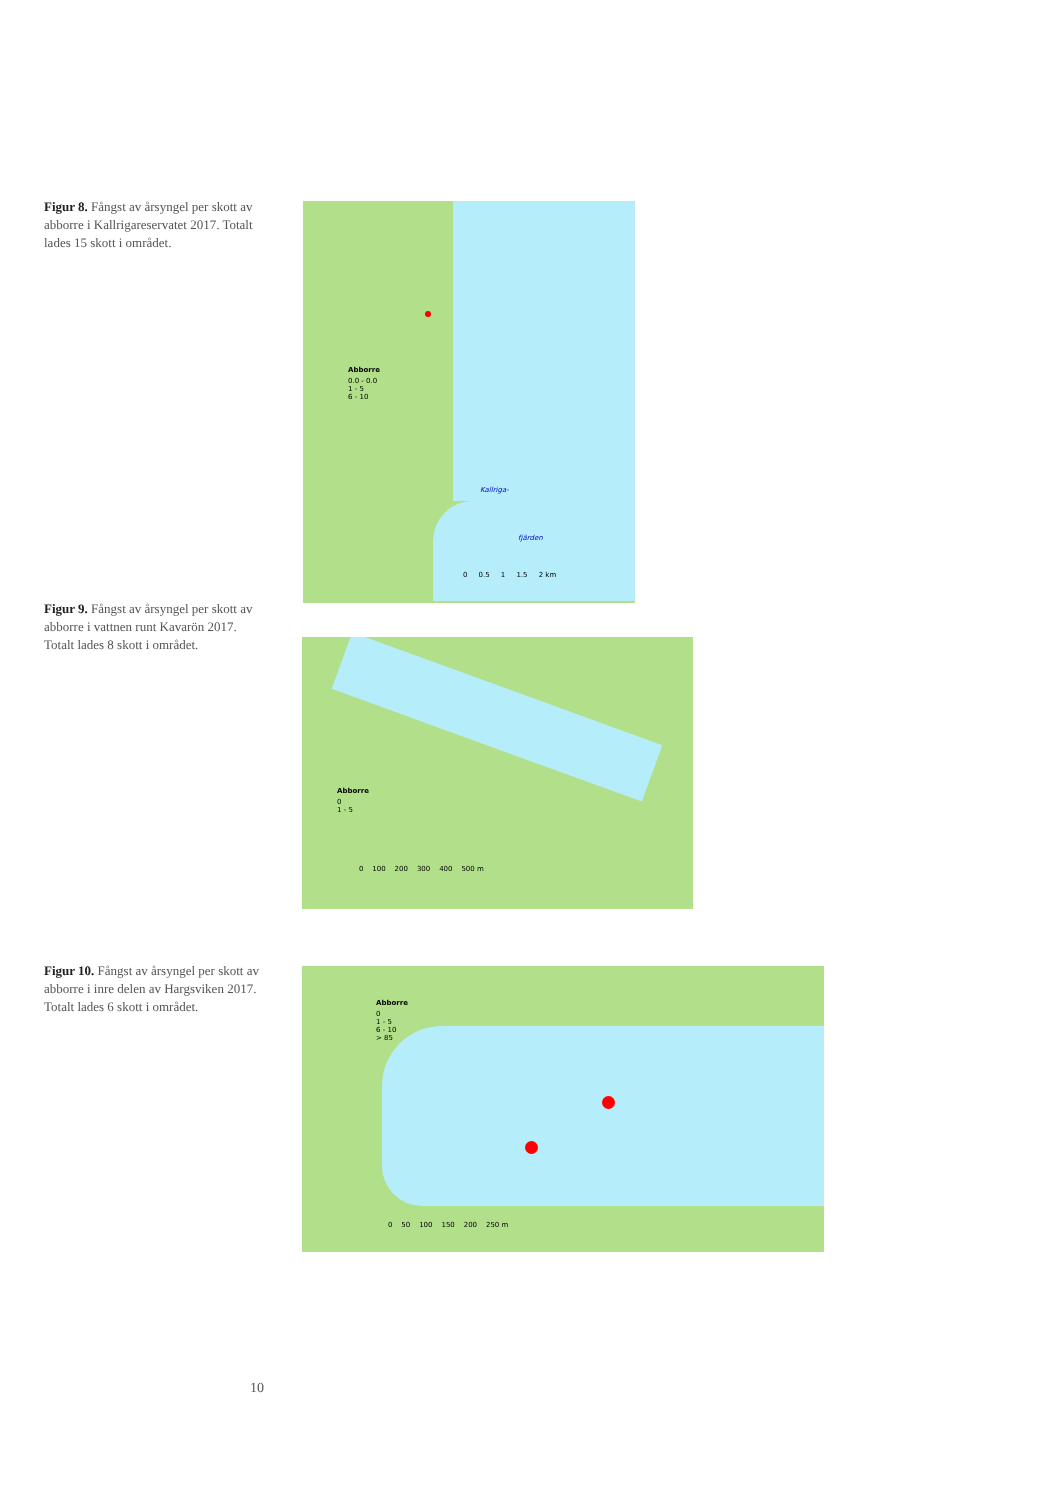Figur 8. Fångst av årsyngel per skott av abborre i Kallrigareservatet 2017. Totalt lades 15 skott i området.
Abborre
0.0 - 0.0
1 - 5
6 - 10
Kallriga-
fjärden
0 0.5 1 1.5 2 km
Figur 9. Fångst av årsyngel per skott av abborre i vattnen runt Kavarön 2017. Totalt lades 8 skott i området.
Abborre
0
1 - 5
0 100 200 300 400 500 m
Figur 10. Fångst av årsyngel per skott av abborre i inre delen av Hargsviken 2017. Totalt lades 6 skott i området.
Abborre
0
1 - 5
6 - 10
> 85
0 50 100 150 200 250 m
10